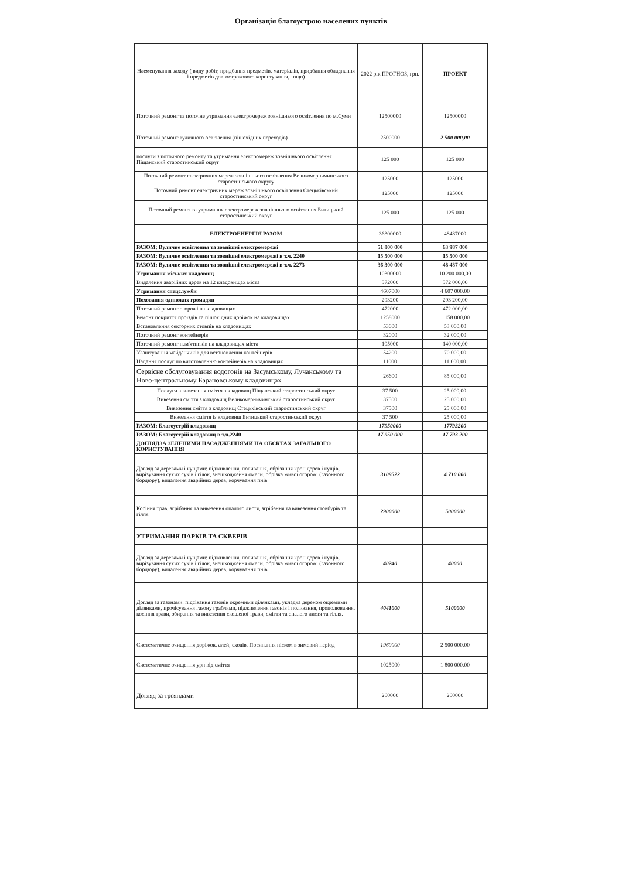Організація благоустрою населених пунктів
| Наеменування заходу ( виду робіт, придбання предметів, матеріалів, придбання обладнання і предметів довгострокового користування, тощо) | 2022 рік ПРОГНОЗ, грн. | ПРОЕКТ |
| --- | --- | --- |
| Поточний ремонт та поточне утримання електромереж зовнішнього освітлення по м.Суми | 12500000 | 12500000 |
| Поточний ремонт вуличного освітлення (пішохідних переходів) | 2500000 | 2 500 000,00 |
| послуги з поточного ремонту та утримання електромереж зовнішнього освітлення Піщанський старостинський округ | 125 000 | 125 000 |
| Поточний ремонт електричних мереж зовнішнього освітлення Великочерничинського старостинського округу | 125000 | 125000 |
| Поточний ремонт електричних мереж зовнішнього освітлення Стецьківський старостинський округ | 125000 | 125000 |
| Поточний ремонт та утримання електромереж зовнішнього освітлення Битицький старостинський округ | 125 000 | 125 000 |
| ЕЛЕКТРОЕНЕРГІЯ РАЗОМ | 36300000 | 48487000 |
| РАЗОМ: Вуличне освітлення та зовнішні електромережі | 51 800 000 | 63 987 000 |
| РАЗОМ: Вуличне освітлення та зовнішні електромережі в т.ч. 2240 | 15 500 000 | 15 500 000 |
| РАЗОМ: Вуличне освітлення та зовнішні електромережі в т.ч. 2273 | 36 300 000 | 48 487 000 |
| Утримання міських кладовищ | 10300000 | 10 200 000,00 |
| Видалення аварійних дерев на 12 кладовищах міста | 572000 | 572 000,00 |
| Утримання спецслужби | 4607000 | 4 607 000,00 |
| Поховання одиноких громадян | 293200 | 293 200,00 |
| Поточний ремонт огорожі на кладовищах | 472000 | 472 000,00 |
| Ремонт покриття проїздів та пішохідних доріжок на кладовищах | 1258000 | 1 158 000,00 |
| Встановлення секторних стовпів на кладовищах | 53000 | 53 000,00 |
| Поточний ремонт контейнерів | 32000 | 32 000,00 |
| Поточний ремонт пам'ятників на кладовищах міста | 105000 | 140 000,00 |
| Улаштування майданчиків для встановлення контейнерів | 54200 | 70 000,00 |
| Надання послуг по виготовленню контейнерів на кладовищах | 11000 | 11 000,00 |
| Сервісне обслуговування водогонів на Засумському, Лучанському та Ново-центральному Барановському кладовищах | 26600 | 85 000,00 |
| Послуги з вивезення сміття з кладовищ Піщанський старостинський округ | 37 500 | 25 000,00 |
| Вивезення сміття з кладовищ Великочерничинський старостинський округ | 37500 | 25 000,00 |
| Вивезення сміття з кладовищ Стецьківський старостинський округ | 37500 | 25 000,00 |
| Вивезення сміття із кладовищ Битицький старостинський округ | 37 500 | 25 000,00 |
| РАЗОМ: Благоустрій кладовищ | 17950000 | 17793200 |
| РАЗОМ: Благоустрій кладовищ в т.ч.2240 | 17 950 000 | 17 793 200 |
| ДОГЛЯДЗА ЗЕЛЕНИМИ НАСАДЖЕННЯМИ НА ОБЄКТАХ ЗАГАЛЬНОГО КОРИСТУВАННЯ | | |
| Догляд за деревами і кущами: підживлення, поливання, обрізання крон дерев і кущів, вирізування сухих суків і гілок, знешкодження омели, обрізка живої огорожі (газонного бордюру), видалення аварійних дерев, корчування пнів | 3109522 | 4 710 000 |
| Косіння трав, згрібання та вивезення опалого листя, згрібання та вивезення стовбурів та гілля | 2900000 | 5000000 |
| УТРИМАННЯ ПАРКІВ ТА СКВЕРІВ | | |
| Догляд за деревами і кущами: підживлення, поливання, обрізання крон дерев і кущів, вирізування сухих суків і гілок, знешкодження омели, обрізка живої огорожі (газонного бордюру), видалення аварійних дерев, корчування пнів | 40240 | 40000 |
| Догляд за газонами: підсівання газонів окремими ділянками, укладка дереном окремими ділянками, прочісування газону граблями, підживлення газонів і поливання, прополювання, косіння трави, збирання та вивезення скошеної трави, сміття та опалого листя та гілля. | 4041000 | 5100000 |
| Систематичне очищення доріжок, алей, сходів. Посипання піском в зимовий період | 1960000 | 2 500 000,00 |
| Систематичне очищення урн від сміття | 1025000 | 1 800 000,00 |
| Догляд за трояндами | 260000 | 260000 |